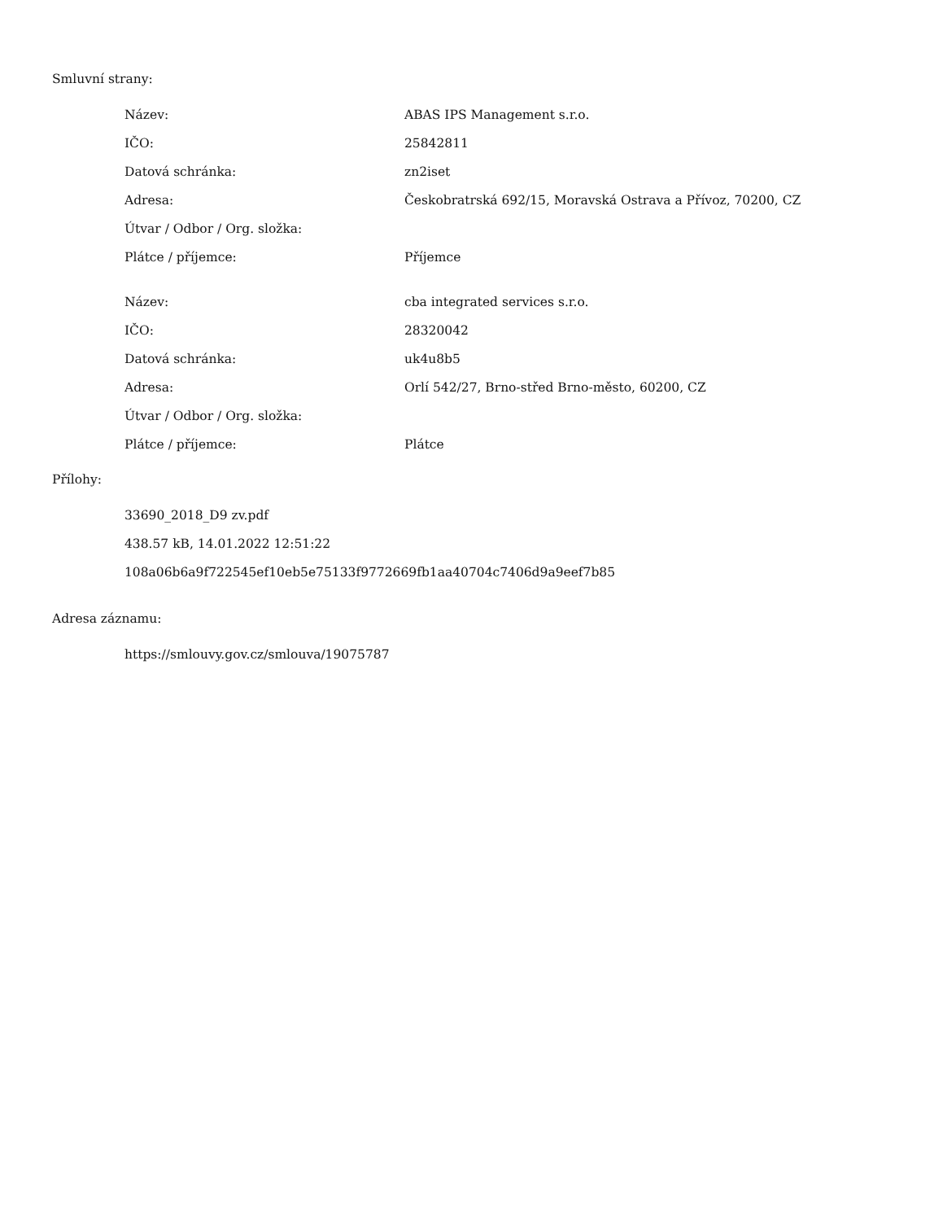Smluvní strany:
| Název: | ABAS IPS Management s.r.o. |
| IČO: | 25842811 |
| Datová schránka: | zn2iset |
| Adresa: | Českobratrská 692/15, Moravská Ostrava a Přívoz, 70200, CZ |
| Útvar / Odbor / Org. složka: | |
| Plátce / příjemce: | Příjemce |
| Název: | cba integrated services s.r.o. |
| IČO: | 28320042 |
| Datová schránka: | uk4u8b5 |
| Adresa: | Orlí 542/27, Brno-střed Brno-město, 60200, CZ |
| Útvar / Odbor / Org. složka: | |
| Plátce / příjemce: | Plátce |
Přílohy:
33690_2018_D9 zv.pdf
438.57 kB, 14.01.2022 12:51:22
108a06b6a9f722545ef10eb5e75133f9772669fb1aa40704c7406d9a9eef7b85
Adresa záznamu:
https://smlouvy.gov.cz/smlouva/19075787